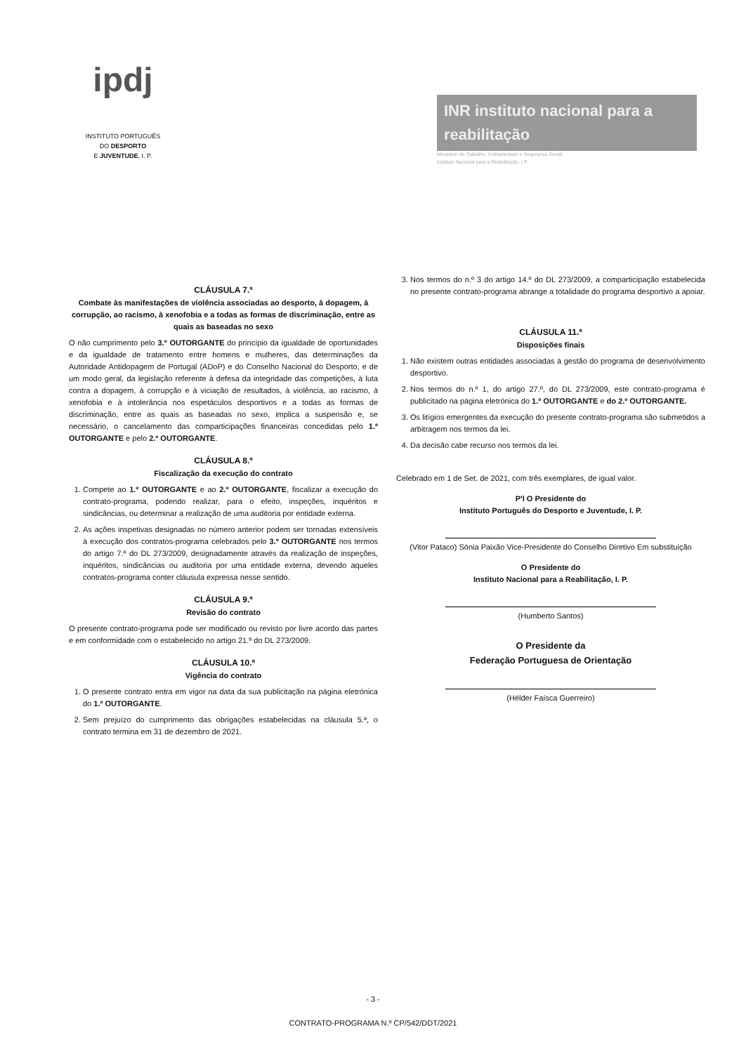ipdj
INSTITUTO PORTUGUÊS
DO DESPORTO
E JUVENTUDE, I. P.
INR instituto nacional para a reabilitação
Ministério do Trabalho, Solidariedade e Segurança Social
Instituto Nacional para a Reabilitação, I.P.
CLÁUSULA 7.ª
Combate às manifestações de violência associadas ao desporto, à dopagem, à corrupção, ao racismo, à xenofobia e a todas as formas de discriminação, entre as quais as baseadas no sexo
O não cumprimento pelo 3.º OUTORGANTE do princípio da igualdade de oportunidades e da igualdade de tratamento entre homens e mulheres, das determinações da Autoridade Antidopagem de Portugal (ADoP) e do Conselho Nacional do Desporto, e de um modo geral, da legislação referente à defesa da integridade das competições, à luta contra a dopagem, à corrupção e à viciação de resultados, à violência, ao racismo, à xenofobia e à intolerância nos espetáculos desportivos e a todas as formas de discriminação, entre as quais as baseadas no sexo, implica a suspensão e, se necessário, o cancelamento das comparticipações financeiras concedidas pelo 1.º OUTORGANTE e pelo 2.º OUTORGANTE.
CLÁUSULA 8.ª
Fiscalização da execução do contrato
1. Compete ao 1.º OUTORGANTE e ao 2.º OUTORGANTE, fiscalizar a execução do contrato-programa, podendo realizar, para o efeito, inspeções, inquéritos e sindicâncias, ou determinar a realização de uma auditoria por entidade externa.
2. As ações inspetivas designadas no número anterior podem ser tornadas extensíveis à execução dos contratos-programa celebrados pelo 3.º OUTORGANTE nos termos do artigo 7.º do DL 273/2009, designadamente através da realização de inspeções, inquéritos, sindicâncias ou auditoria por uma entidade externa, devendo aqueles contratos-programa conter cláusula expressa nesse sentido.
CLÁUSULA 9.ª
Revisão do contrato
O presente contrato-programa pode ser modificado ou revisto por livre acordo das partes e em conformidade com o estabelecido no artigo 21.º do DL 273/2009.
CLÁUSULA 10.ª
Vigência do contrato
1. O presente contrato entra em vigor na data da sua publicitação na página eletrónica do 1.º OUTORGANTE.
2. Sem prejuízo do cumprimento das obrigações estabelecidas na cláusula 5.ª, o contrato termina em 31 de dezembro de 2021.
3. Nos termos do n.º 3 do artigo 14.º do DL 273/2009, a comparticipação estabelecida no presente contrato-programa abrange a totalidade do programa desportivo a apoiar.
CLÁUSULA 11.ª
Disposições finais
1. Não existem outras entidades associadas à gestão do programa de desenvolvimento desportivo.
2. Nos termos do n.º 1, do artigo 27.º, do DL 273/2009, este contrato-programa é publicitado na página eletrónica do 1.º OUTORGANTE e do 2.º OUTORGANTE.
3. Os litígios emergentes da execução do presente contrato-programa são submetidos a arbitragem nos termos da lei.
4. Da decisão cabe recurso nos termos da lei.
Celebrado em 1 de Set. de 2021, com três exemplares, de igual valor.
P'l O Presidente do
Instituto Português do Desporto e Juventude, I. P.
(Vitor Pataco) Sónia Paixão Vice-Presidente do Conselho Diretivo Em substituição
O Presidente do
Instituto Nacional para a Reabilitação, I. P.
(Humberto Santos)
O Presidente da
Federação Portuguesa de Orientação
(Hélder Faísca Guerreiro)
- 3 -
CONTRATO-PROGRAMA N.º CP/542/DDT/2021